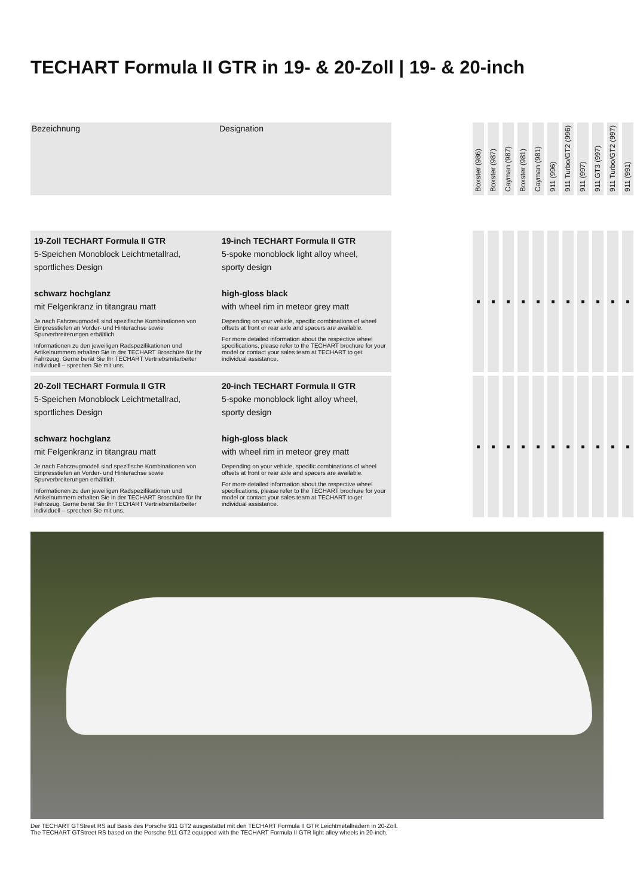TECHART Formula II GTR in 19- & 20-Zoll | 19- & 20-inch
| Bezeichnung | Designation | | Boxster (986) | Boxster (987) | Cayman (987) | Boxster (981) | Cayman (981) | 911 (996) | 911 Turbo/GT2 (996) | 911 (997) | 911 GT3 (997) | 911 Turbo/GT2 (997) | 911 (991) |
| 19-Zoll TECHART Formula II GTR 5-Speichen Monoblock Leichtmetallrad, sportliches Design schwarz hochglanz mit Felgenkranz in titangrau matt Je nach Fahrzeugmodell sind spezifische Kombinationen von Einpresstiefen an Vorder- und Hinterachse sowie Spurverbreiterungen erhältlich. Informationen zu den jeweiligen Radspezifikationen und Artikelnummern erhalten Sie in der TECHART Broschüre für Ihr Fahrzeug. Gerne berät Sie Ihr TECHART Vertriebsmitarbeiter individuell – sprechen Sie mit uns. | 19-inch TECHART Formula II GTR 5-spoke monoblock light alloy wheel, sporty design high-gloss black with wheel rim in meteor grey matt Depending on your vehicle, specific combinations of wheel offsets at front or rear axle and spacers are available. For more detailed information about the respective wheel specifications, please refer to the TECHART brochure for your model or contact your sales team at TECHART to get individual assistance. | | ■ | ■ | ■ | ■ | ■ | ■ | ■ | ■ | ■ | ■ | ■ |
| 20-Zoll TECHART Formula II GTR 5-Speichen Monoblock Leichtmetallrad, sportliches Design schwarz hochglanz mit Felgenkranz in titangrau matt Je nach Fahrzeugmodell sind spezifische Kombinationen von Einpresstiefen an Vorder- und Hinterachse sowie Spurverbreiterungen erhältlich. Informationen zu den jeweiligen Radspezifikationen und Artikelnummern erhalten Sie in der TECHART Broschüre für Ihr Fahrzeug. Gerne berät Sie Ihr TECHART Vertriebsmitarbeiter individuell – sprechen Sie mit uns. | 20-inch TECHART Formula II GTR 5-spoke monoblock light alloy wheel, sporty design high-gloss black with wheel rim in meteor grey matt Depending on your vehicle, specific combinations of wheel offsets at front or rear axle and spacers are available. For more detailed information about the respective wheel specifications, please refer to the TECHART brochure for your model or contact your sales team at TECHART to get individual assistance. | | ■ | ■ | ■ | ■ | ■ | ■ | ■ | ■ | ■ | ■ | ■ |
Der TECHART GTStreet RS auf Basis des Porsche 911 GT2 ausgestattet mit den TECHART Formula II GTR Leichtmetallrädern in 20-Zoll.
The TECHART GTStreet RS based on the Porsche 911 GT2 equipped with the TECHART Formula II GTR light alley wheels in 20-inch.